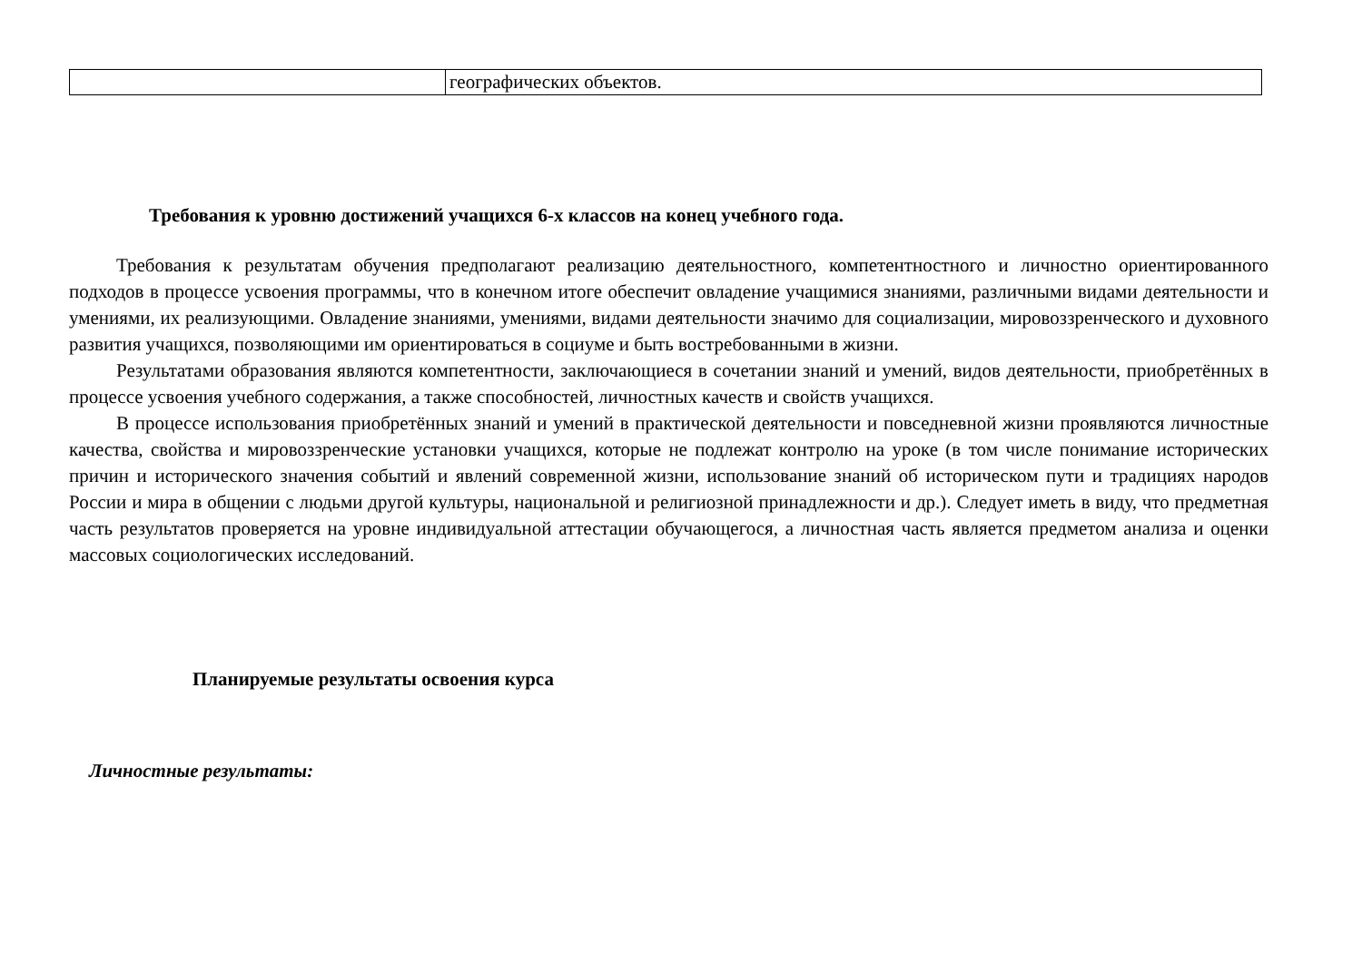| | географических объектов. |
Требования к уровню достижений учащихся 6-х классов на конец учебного года.
Требования к результатам обучения предполагают реализацию деятельностного, компетентностного и личностно ориентированного подходов в процессе усвоения программы, что в конечном итоге обеспечит овладение учащимися знаниями, различными видами деятельности и умениями, их реализующими. Овладение знаниями, умениями, видами деятельности значимо для социализации, мировоззренческого и духовного развития учащихся, позволяющими им ориентироваться в социуме и быть востребованными в жизни.
Результатами образования являются компетентности, заключающиеся в сочетании знаний и умений, видов деятельности, приобретённых в процессе усвоения учебного содержания, а также способностей, личностных качеств и свойств учащихся.
В процессе использования приобретённых знаний и умений в практической деятельности и повседневной жизни проявляются личностные качества, свойства и мировоззренческие установки учащихся, которые не подлежат контролю на уроке (в том числе понимание исторических причин и исторического значения событий и явлений современной жизни, использование знаний об историческом пути и традициях народов России и мира в общении с людьми другой культуры, национальной и религиозной принадлежности и др.). Следует иметь в виду, что предметная часть результатов проверяется на уровне индивидуальной аттестации обучающегося, а личностная часть является предметом анализа и оценки массовых социологических исследований.
Планируемые результаты освоения курса
Личностные результаты: